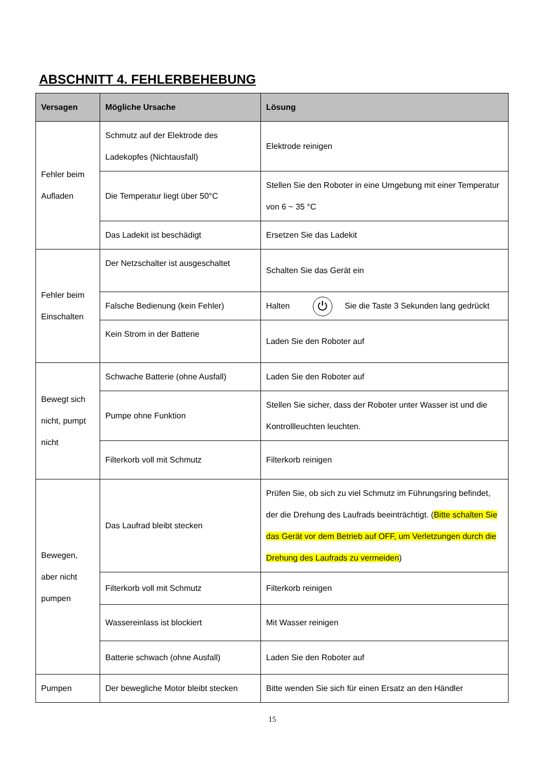ABSCHNITT 4. FEHLERBEHEBUNG
| Versagen | Mögliche Ursache | Lösung |
| --- | --- | --- |
| Fehler beim Aufladen | Schmutz auf der Elektrode des Ladekopfes (Nichtausfall) | Elektrode reinigen |
| | Die Temperatur liegt über 50°C | Stellen Sie den Roboter in eine Umgebung mit einer Temperatur von 6 ~ 35 °C |
| | Das Ladekit ist beschädigt | Ersetzen Sie das Ladekit |
| Fehler beim Einschalten | Der Netzschalter ist ausgeschaltet | Schalten Sie das Gerät ein |
| | Falsche Bedienung (kein Fehler) | Halten ⏻ Sie die Taste 3 Sekunden lang gedrückt |
| | Kein Strom in der Batterie | Laden Sie den Roboter auf |
| Bewegt sich nicht, pumpt nicht | Schwache Batterie (ohne Ausfall) | Laden Sie den Roboter auf |
| | Pumpe ohne Funktion | Stellen Sie sicher, dass der Roboter unter Wasser ist und die Kontrollleuchten leuchten. |
| | Filterkorb voll mit Schmutz | Filterkorb reinigen |
| Bewegen, aber nicht pumpen | Das Laufrad bleibt stecken | Prüfen Sie, ob sich zu viel Schmutz im Führungsring befindet, der die Drehung des Laufrads beeinträchtigt. ( Bitte schalten Sie das Gerät vor dem Betrieb auf OFF, um Verletzungen durch die Drehung des Laufrads zu vermeiden ) |
| | Filterkorb voll mit Schmutz | Filterkorb reinigen |
| | Wassereinlass ist blockiert | Mit Wasser reinigen |
| | Batterie schwach (ohne Ausfall) | Laden Sie den Roboter auf |
| Pumpen | Der bewegliche Motor bleibt stecken | Bitte wenden Sie sich für einen Ersatz an den Händler |
15